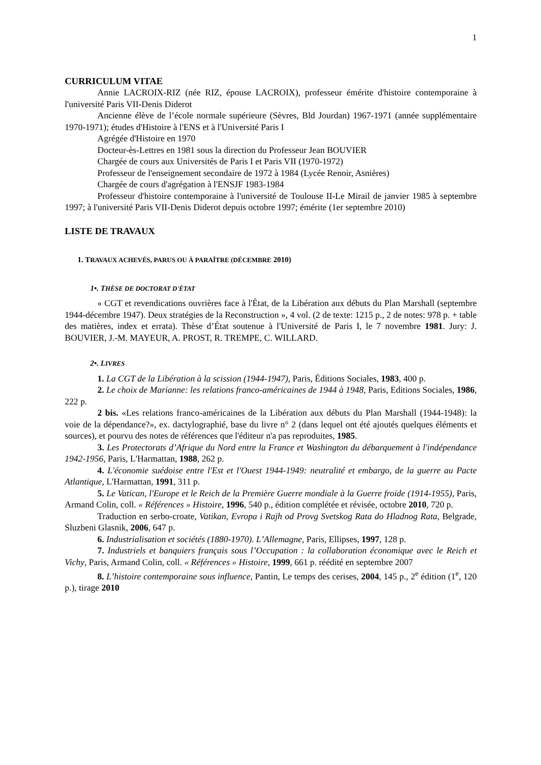1
CURRICULUM VITAE
Annie LACROIX-RIZ (née RIZ, épouse LACROIX), professeur émérite d'histoire contemporaine à l'université Paris VII-Denis Diderot
Ancienne élève de l’école normale supérieure (Sèvres, Bld Jourdan) 1967-1971 (année supplémentaire 1970-1971); études d'Histoire à l'ENS et à l'Université Paris I
Agrégée d'Histoire en 1970
Docteur-ès-Lettres en 1981 sous la direction du Professeur Jean BOUVIER
Chargée de cours aux Universités de Paris I et Paris VII (1970-1972)
Professeur de l'enseignement secondaire de 1972 à 1984 (Lycée Renoir, Asnières)
Chargée de cours d'agrégation à l'ENSJF 1983-1984
Professeur d'histoire contemporaine à l'université de Toulouse II-Le Mirail de janvier 1985 à septembre 1997; à l'université Paris VII-Denis Diderot depuis octobre 1997; émérite (1er septembre 2010)
LISTE DE TRAVAUX
1. TRAVAUX ACHEVÉS, PARUS OU À PARAÎTRE (DÉCEMBRE 2010)
1•. THÈSE DE DOCTORAT D'ÉTAT
« CGT et revendications ouvrières face à l'État, de la Libération aux débuts du Plan Marshall (septembre 1944-décembre 1947). Deux stratégies de la Reconstruction », 4 vol. (2 de texte: 1215 p., 2 de notes: 978 p. + table des matières, index et errata). Thèse d’État soutenue à l'Université de Paris I, le 7 novembre 1981. Jury: J. BOUVIER, J.-M. MAYEUR, A. PROST, R. TREMPE, C. WILLARD.
2•. LIVRES
1. La CGT de la Libération à la scission (1944-1947), Paris, Éditions Sociales, 1983, 400 p.
2. Le choix de Marianne: les relations franco-américaines de 1944 à 1948, Paris, Editions Sociales, 1986, 222 p.
2 bis. «Les relations franco-américaines de la Libération aux débuts du Plan Marshall (1944-1948): la voie de la dépendance?», ex. dactylographié, base du livre n° 2 (dans lequel ont été ajoutés quelques éléments et sources), et pourvu des notes de références que l'éditeur n'a pas reproduites, 1985.
3. Les Protectorats d’Afrique du Nord entre la France et Washington du débarquement à l'indépendance 1942-1956, Paris, L'Harmattan, 1988, 262 p.
4. L'économie suédoise entre l'Est et l'Ouest 1944-1949: neutralité et embargo, de la guerre au Pacte Atlantique, L'Harmattan, 1991, 311 p.
5. Le Vatican, l'Europe et le Reich de la Première Guerre mondiale à la Guerre froide (1914-1955), Paris, Armand Colin, coll. « Références » Histoire, 1996, 540 p., édition complétée et révisée, octobre 2010, 720 p.
Traduction en serbo-croate, Vatikan, Evropa i Rajh od Provg Svetskog Rata do Hladnog Rata, Belgrade, Sluzbeni Glasnik, 2006, 647 p.
6. Industrialisation et sociétés (1880-1970). L’Allemagne, Paris, Ellipses, 1997, 128 p.
7. Industriels et banquiers français sous l’Occupation : la collaboration économique avec le Reich et Vichy, Paris, Armand Colin, coll. « Références » Histoire, 1999, 661 p. réédité en septembre 2007
8. L’histoire contemporaine sous influence, Pantin, Le temps des cerises, 2004, 145 p., 2<sup>e</sup> édition (1<sup>e</sup>, 120 p.), tirage 2010